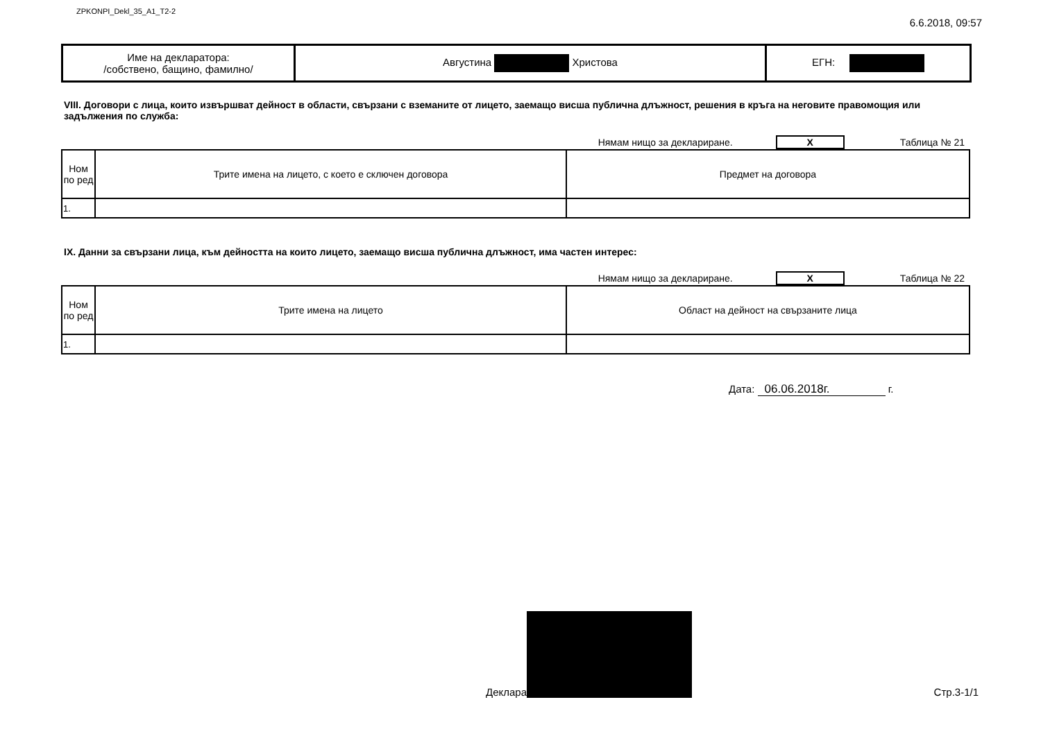ZPKONPI_Dekl_35_A1_T2-2
6.6.2018, 09:57
| Име на декларатора: /собствено, бащино, фамилно/ | Августина Христова | ЕГН: |
VIII. Договори с лица, които извършват дейност в области, свързани с вземанитe от лицето, заемащо висша публична длъжност, решения в кръга на неговите правомощия или задължения по служба:
Нямам нищо за деклариране.
X
Таблица № 21
| Ном по ред | Трите имена на лицето, с което е сключен договора | Предмет на договора |
| --- | --- | --- |
| 1. | | |
IX. Данни за свързани лица, към дейността на които лицето, заемащо висша публична длъжност, има частен интерес:
Нямам нищо за деклариране.
X
Таблица № 22
| Ном по ред | Трите имена на лицето | Област на дейност на свързаните лица |
| --- | --- | --- |
| 1. | | |
Дата: 06.06.2018г. г.
Деклара
Стр.3-1/1